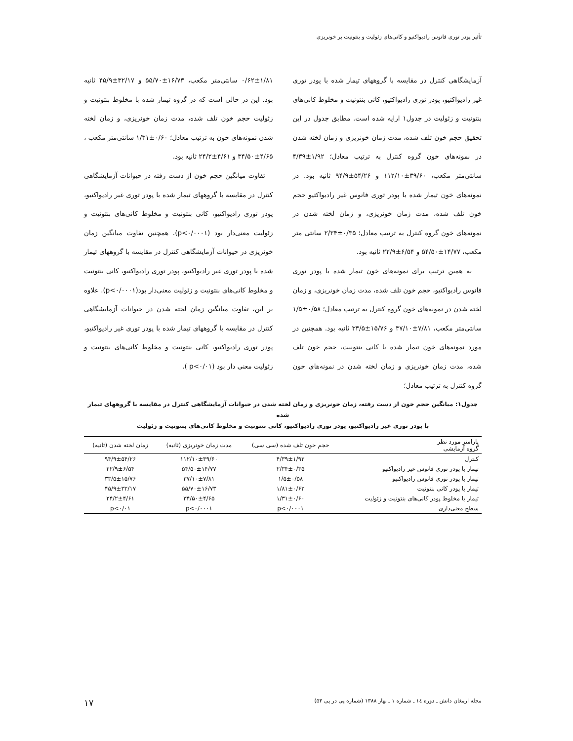تأثیر پودر توری فانوس رادیواکتیو و کانی‌های زئولیت و بنتونیت بر خونریزی
آزمایشگاهی کنترل در مقایسه با گروههای تیمار شده با پودر توری غیر رادیواکتیو، پودر توری رادیواکتیو، کانی بنتونیت و مخلوط کانی‌های بنتونیت و زئولیت در جدول۱ ارایه شده است. مطابق جدول در این تحقیق حجم خون تلف شده، مدت زمان خونریزی و زمان لخته شدن در نمونه‌های خون گروه کنترل به ترتیب معادل؛ ۱/۹۲±۴/۳۹ سانتی‌متر مکعب، ۳۹/۶۰±۱۱۲/۱۰ و ۵۴/۲۶±۹۴/۹ ثانیه بود. در نمونه‌های خون تیمار شده با پودر توری فانوس غیر رادیواکتیو حجم خون تلف شده، مدت زمان خونریزی، و زمان لخته شدن در نمونه‌های خون گروه کنترل به ترتیب معادل؛ ۰/۳۵±۲/۳۴ سانتی متر مکعب، ۱۴/۷۷±۵۴/۵۰ و ۶/۵۴±۲۲/۹ ثانیه بود.
به همین ترتیب برای نمونه‌های خون تیمار شده با پودر توری فانوس رادیواکتیو، حجم خون تلف شده، مدت زمان خونریزی، و زمان لخته شدن در نمونه‌های خون گروه کنترل به ترتیب معادل؛ ۰/۵۸±۱/۵ سانتی‌متر مکعب، ۷/۸۱±۳۷/۱۰ و ۱۵/۷۶±۳۳/۵ ثانیه بود. همچنین در مورد نمونه‌های خون تیمار شده با کانی بنتونیت، حجم خون تلف شده، مدت زمان خونریزی و زمان لخته شدن در نمونه‌های خون گروه کنترل به ترتیب معادل؛
۰/۶۲±۱/۸۱ سانتی‌متر مکعب، ۱۶/۷۳±۵۵/۷۰ و ۳۲/۱۷±۴۵/۹ ثانیه بود. این در حالی است که در گروه تیمار شده با مخلوط بنتونیت و زئولیت حجم خون تلف شده، مدت زمان خونریزی، و زمان لخته شدن نمونه‌های خون به ترتیب معادل؛ ۰/۶۰±۱/۳۱ سانتی‌متر مکعب ، ۴/۶۵±۳۴/۵۰ و ۴/۶۱±۲۴/۲ ثانیه بود.
تفاوت میانگین حجم خون از دست رفته در حیوانات آزمایشگاهی کنترل در مقایسه با گروههای تیمار شده با پودر توری غیر رادیواکتیو، پودر توری رادیواکتیو، کانی بنتونیت و مخلوط کانی‌های بنتونیت و زئولیت معنی‌دار بود (p<۰/۰۰۰۱). همچنین تفاوت میانگین زمان خونریزی در حیوانات آزمایشگاهی کنترل در مقایسه با گروههای تیمار شده با پودر توری غیر رادیواکتیو، پودر توری رادیواکتیو، کانی بنتونیت و مخلوط کانی‌های بنتونیت و زئولیت معنی‌دار بود(p<۰/۰۰۰۱). علاوه بر این، تفاوت میانگین زمان لخته شدن در حیوانات آزمایشگاهی کنترل در مقایسه با گروههای تیمار شده با پودر توری غیر رادیواکتیو، پودر توری رادیواکتیو، کانی بنتونیت و مخلوط کانی‌های بنتونیت و زئولیت معنی دار بود (p<۰/۰۱ ).
جدول۱: میانگین حجم خون از دست رفته، زمان خونریزی و زمان لخته شدن در حیوانات آزمایشگاهی کنترل در مقایسه با گروههای تیمار شده
با پودر توری غیر رادیواکتیو، پودر توری رادیواکتیو، کانی بنتونیت و مخلوط کانی‌های بنتونیت و زئولیت
| پارامتر مورد نظر گروه آزمایشی | حجم خون تلف شده (سی سی) | مدت زمان خونریزی (ثانیه) | زمان لخته شدن (ثانیه) |
| --- | --- | --- | --- |
| کنترل | ۴/۳۹±۱/۹۲ | ۱۱۲/۱۰±۳۹/۶۰ | ۹۴/۹±۵۴/۲۶ |
| تیمار با پودر توری فانوس غیر رادیواکتیو | ۲/۳۴±۰/۳۵ | ۵۴/۵۰±۱۴/۷۷ | ۲۲/۹±۶/۵۴ |
| تیمار با پودر توری فانوس رادیواکتیو | ۱/۵±۰/۵۸ | ۳۷/۱۰±۷/۸۱ | ۳۳/۵±۱۵/۷۶ |
| تیمار با پودر کانی بنتونیت | ۱/۸۱±۰/۶۲ | ۵۵/۷۰±۱۶/۷۳ | ۴۵/۹±۳۲/۱۷ |
| تیمار با مخلوط پودر کانی‌های بنتونیت و زئولیت | ۱/۳۱±۰/۶۰ | ۳۴/۵۰±۴/۶۵ | ۲۴/۲±۴/۶۱ |
| سطح معنی‌داری | p<۰/۰۰۰۱ | p<۰/۰۰۰۱ | p<۰/۰۱ |
مجله ارمغان دانش ـ دوره ۱٤ ـ شماره ۱ ـ بهار ۱۳۸۸ (شماره پی در پی ۵۳) ۱۷